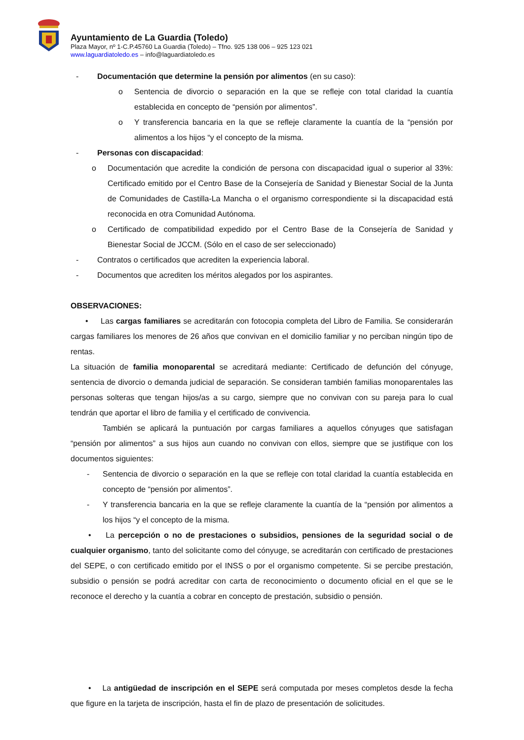Ayuntamiento de La Guardia (Toledo)
Plaza Mayor, nº 1-C.P.45760 La Guardia (Toledo) – Tfno. 925 138 006 – 925 123 021
www.laguardiatoledo.es – info@laguardiatoledo.es
- Documentación que determine la pensión por alimentos (en su caso):
o Sentencia de divorcio o separación en la que se refleje con total claridad la cuantía establecida en concepto de “pensión por alimentos”.
o Y transferencia bancaria en la que se refleje claramente la cuantía de la “pensión por alimentos a los hijos “y el concepto de la misma.
- Personas con discapacidad:
o Documentación que acredite la condición de persona con discapacidad igual o superior al 33%: Certificado emitido por el Centro Base de la Consejería de Sanidad y Bienestar Social de la Junta de Comunidades de Castilla-La Mancha o el organismo correspondiente si la discapacidad está reconocida en otra Comunidad Autónoma.
o Certificado de compatibilidad expedido por el Centro Base de la Consejería de Sanidad y Bienestar Social de JCCM. (Sólo en el caso de ser seleccionado)
- Contratos o certificados que acrediten la experiencia laboral.
- Documentos que acrediten los méritos alegados por los aspirantes.
OBSERVACIONES:
• Las cargas familiares se acreditarán con fotocopia completa del Libro de Familia. Se considerarán cargas familiares los menores de 26 años que convivan en el domicilio familiar y no perciban ningún tipo de rentas.
La situación de familia monoparental se acreditará mediante: Certificado de defunción del cónyuge, sentencia de divorcio o demanda judicial de separación. Se consideran también familias monoparentales las personas solteras que tengan hijos/as a su cargo, siempre que no convivan con su pareja para lo cual tendrán que aportar el libro de familia y el certificado de convivencia.
También se aplicará la puntuación por cargas familiares a aquellos cónyuges que satisfagan “pensión por alimentos” a sus hijos aun cuando no convivan con ellos, siempre que se justifique con los documentos siguientes:
- Sentencia de divorcio o separación en la que se refleje con total claridad la cuantía establecida en concepto de “pensión por alimentos”.
- Y transferencia bancaria en la que se refleje claramente la cuantía de la “pensión por alimentos a los hijos “y el concepto de la misma.
• La percepción o no de prestaciones o subsidios, pensiones de la seguridad social o de cualquier organismo, tanto del solicitante como del cónyuge, se acreditarán con certificado de prestaciones del SEPE, o con certificado emitido por el INSS o por el organismo competente. Si se percibe prestación, subsidio o pensión se podrá acreditar con carta de reconocimiento o documento oficial en el que se le reconoce el derecho y la cuantía a cobrar en concepto de prestación, subsidio o pensión.
• La antigüedad de inscripción en el SEPE será computada por meses completos desde la fecha que figure en la tarjeta de inscripción, hasta el fin de plazo de presentación de solicitudes.